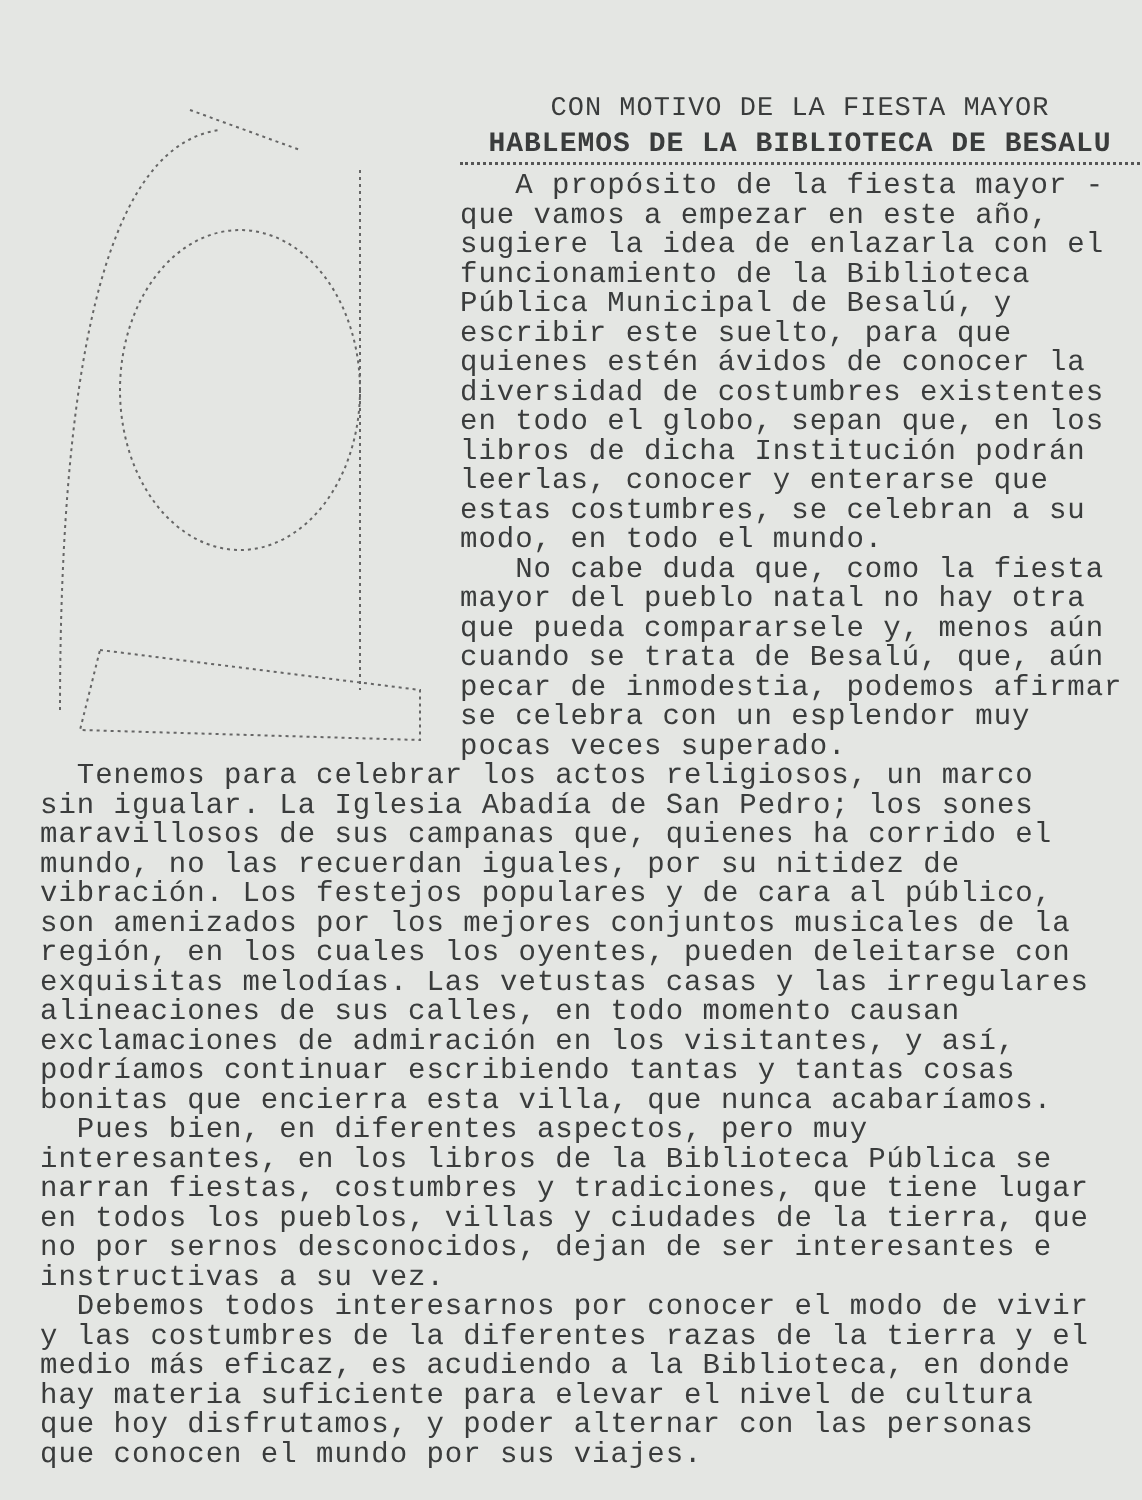CON MOTIVO DE LA FIESTA MAYOR
HABLEMOS DE LA BIBLIOTECA DE BESALU
A propósito de la fiesta mayor - que vamos a empezar en este año, sugiere la idea de enlazarla con el funcionamiento de la Biblioteca Pública Municipal de Besalú, y escribir este suelto, para que quienes estén ávidos de conocer la diversidad de costumbres existentes en todo el globo, sepan que, en los libros de dicha Institución podrán leerlas, conocer y enterarse que estas costumbres, se celebran a su modo, en todo el mundo.
No cabe duda que, como la fiesta mayor del pueblo natal no hay otra que pueda compararsele y, menos aún cuando se trata de Besalú, que, aún pecar de inmodestia, podemos afirmar se celebra con un esplendor muy pocas veces superado.
Tenemos para celebrar los actos religiosos, un marco sin igualar. La Iglesia Abadía de San Pedro; los sones maravillosos de sus campanas que, quienes ha corrido el mundo, no las recuerdan iguales, por su nitidez de vibración. Los festejos populares y de cara al público, son amenizados por los mejores conjuntos musicales de la región, en los cuales los oyentes, pueden deleitarse con exquisitas melodías. Las vetustas casas y las irregulares alineaciones de sus calles, en todo momento causan exclamaciones de admiración en los visitantes, y así, podríamos continuar escribiendo tantas y tantas cosas bonitas que encierra esta villa, que nunca acabaríamos.
Pues bien, en diferentes aspectos, pero muy interesantes, en los libros de la Biblioteca Pública se narran fiestas, costumbres y tradiciones, que tiene lugar en todos los pueblos, villas y ciudades de la tierra, que no por sernos desconocidos, dejan de ser interesantes e instructivas a su vez.
Debemos todos interesarnos por conocer el modo de vivir y las costumbres de la diferentes razas de la tierra y el medio más eficaz, es acudiendo a la Biblioteca, en donde hay materia suficiente para elevar el nivel de cultura que hoy disfrutamos, y poder alternar con las personas que conocen el mundo por sus viajes.